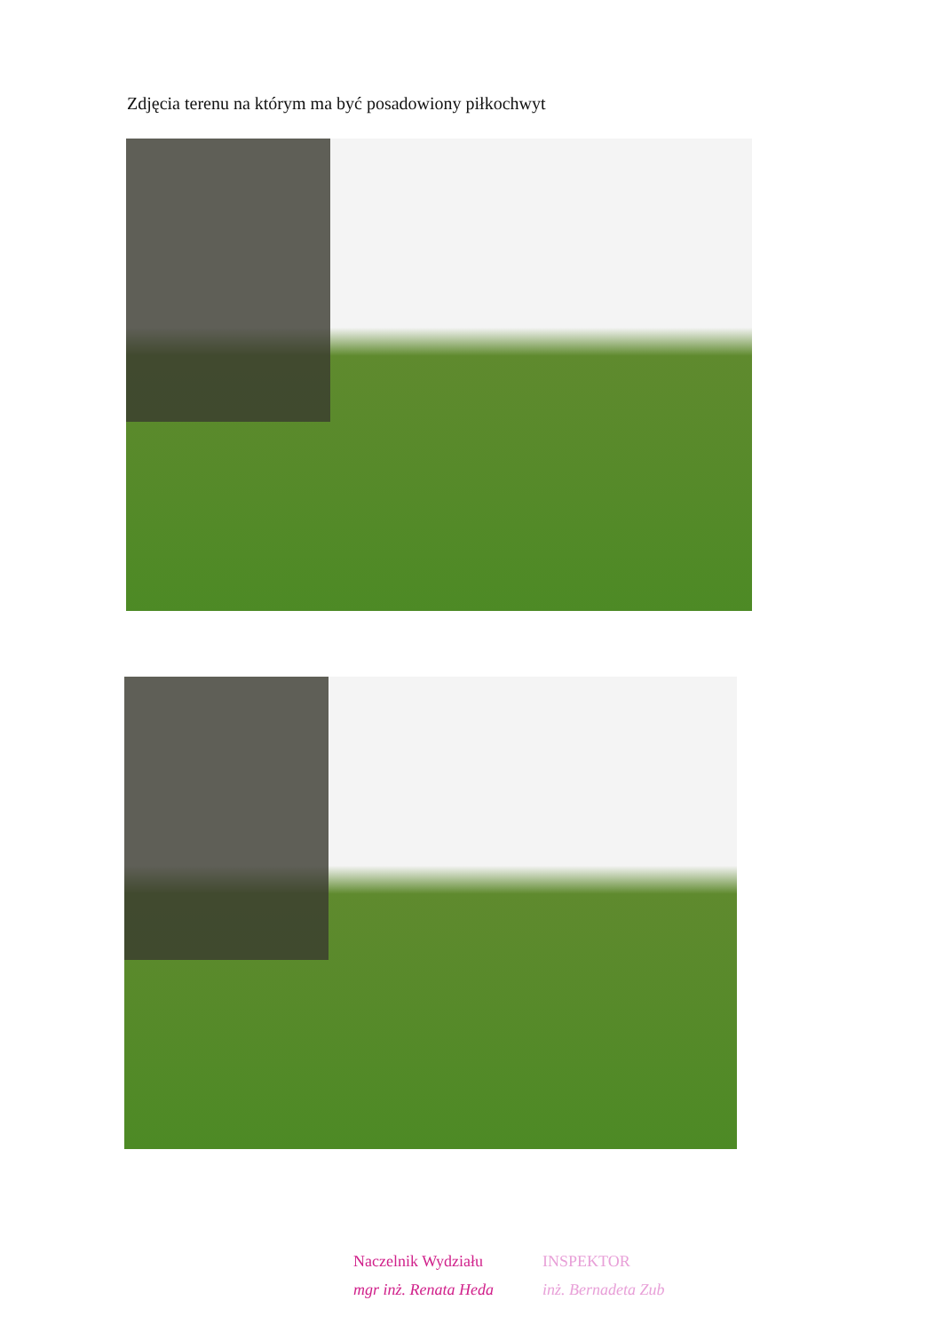Zdjęcia terenu na którym ma być posadowiony piłkochwyt
Naczelnik Wydziału
mgr inż. Renata Heda
INSPEKTOR
inż. Bernadeta Zub